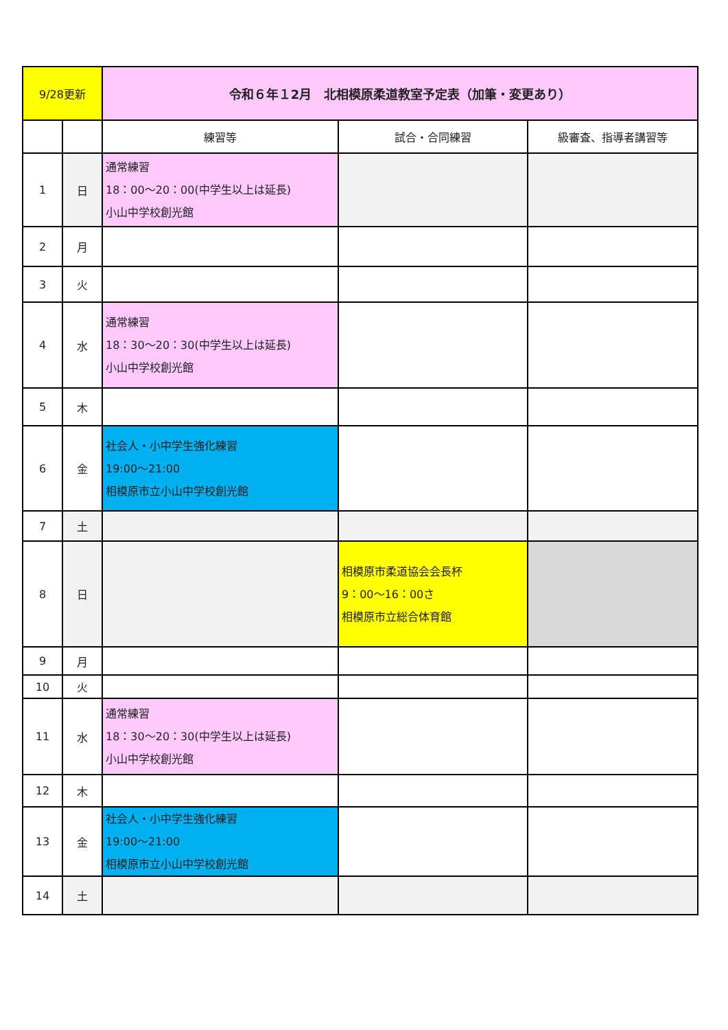| 9/28更新 | | 令和６年１2月 北相模原柔道教室予定表（加筆・変更あり） | | |
| | | 練習等 | 試合・合同練習 | 級審査、指導者講習等 |
| 1 | 日 | 通常練習 18：00～20：00(中学生以上は延長) 小山中学校創光館 | | |
| 2 | 月 | | | |
| 3 | 火 | | | |
| 4 | 水 | 通常練習 18：30～20：30(中学生以上は延長) 小山中学校創光館 | | |
| 5 | 木 | | | |
| 6 | 金 | 社会人・小中学生強化練習 19:00～21:00 相模原市立小山中学校創光館 | | |
| 7 | 土 | | | |
| 8 | 日 | | 相模原市柔道協会会長杯 9：00～16：00さ 相模原市立総合体育館 | |
| 9 | 月 | | | |
| 10 | 火 | | | |
| 11 | 水 | 通常練習 18：30～20：30(中学生以上は延長) 小山中学校創光館 | | |
| 12 | 木 | | | |
| 13 | 金 | 社会人・小中学生強化練習 19:00～21:00 相模原市立小山中学校創光館 | | |
| 14 | 土 | | | |